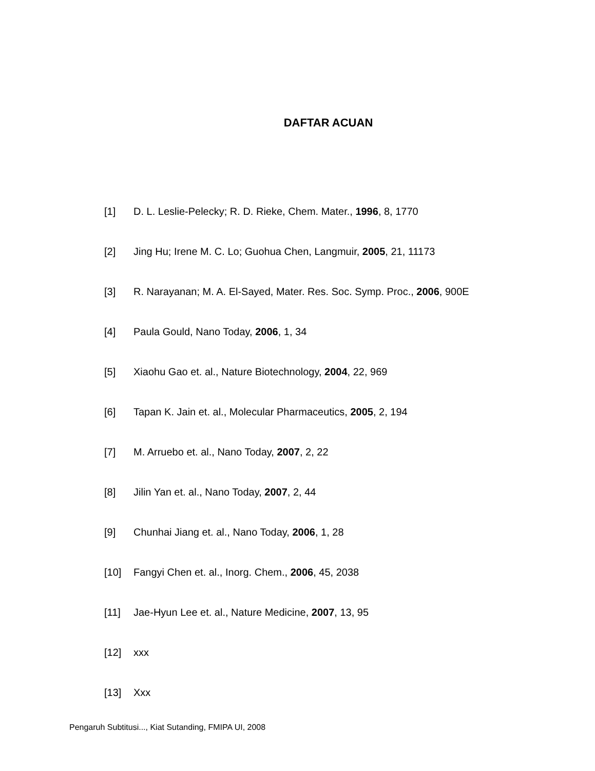DAFTAR ACUAN
[1] D. L. Leslie-Pelecky; R. D. Rieke, Chem. Mater., 1996, 8, 1770
[2] Jing Hu; Irene M. C. Lo; Guohua Chen, Langmuir, 2005, 21, 11173
[3] R. Narayanan; M. A. El-Sayed, Mater. Res. Soc. Symp. Proc., 2006, 900E
[4] Paula Gould, Nano Today, 2006, 1, 34
[5] Xiaohu Gao et. al., Nature Biotechnology, 2004, 22, 969
[6] Tapan K. Jain et. al., Molecular Pharmaceutics, 2005, 2, 194
[7] M. Arruebo et. al., Nano Today, 2007, 2, 22
[8] Jilin Yan et. al., Nano Today, 2007, 2, 44
[9] Chunhai Jiang et. al., Nano Today, 2006, 1, 28
[10] Fangyi Chen et. al., Inorg. Chem., 2006, 45, 2038
[11] Jae-Hyun Lee et. al., Nature Medicine, 2007, 13, 95
[12] xxx
[13] Xxx
Pengaruh Subtitusi..., Kiat Sutanding, FMIPA UI, 2008